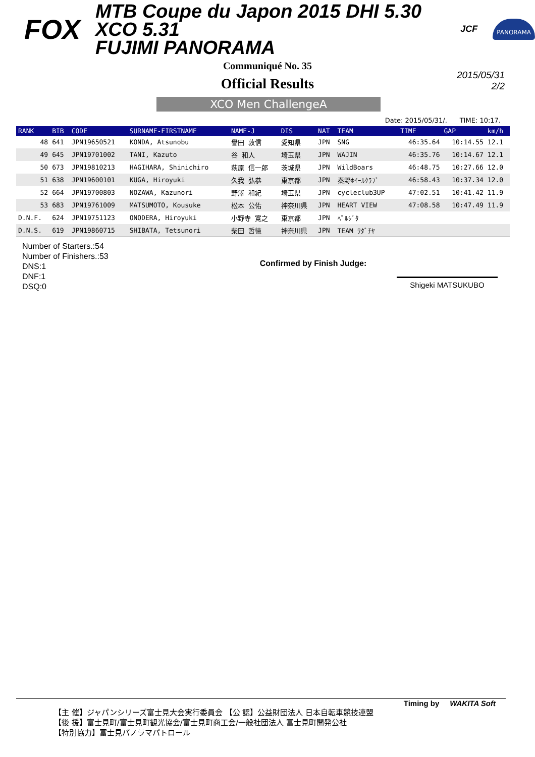FOX MTB Coupe du Japon 2015 DHI 5.30 XCO 5.31
FUJIMI PANORAMA JCF PANORAMA
Communiqué No. 35
Official Results
2015/05/31
2/2
XCO Men ChallengeA
Date: 2015/05/31/. TIME: 10:17.
| RANK | BIB | CODE | SURNAME-FIRSTNAME | NAME-J | DIS | NAT | TEAM | TIME | GAP | km/h |
| --- | --- | --- | --- | --- | --- | --- | --- | --- | --- | --- |
| 48 | 641 | JPN19650521 | KONDA, Atsunobu | 譽田 敦信 | 愛知県 | JPN | SNG | 46:35.64 | 10:14.55 | 12.1 |
| 49 | 645 | JPN19701002 | TANI, Kazuto | 谷 和人 | 埼玉県 | JPN | WAJIN | 46:35.76 | 10:14.67 | 12.1 |
| 50 | 673 | JPN19810213 | HAGIHARA, Shinichiro | 萩原 信一郎 | 茨城県 | JPN | WildBoars | 46:48.75 | 10:27.66 | 12.0 |
| 51 | 638 | JPN19600101 | KUGA, Hiroyuki | 久我 弘恭 | 東京都 | JPN | 秦野ﾎｲｰﾙｸﾗﾌﾞ | 46:58.43 | 10:37.34 | 12.0 |
| 52 | 664 | JPN19700803 | NOZAWA, Kazunori | 野澤 和紀 | 埼玉県 | JPN | cycleclub3UP | 47:02.51 | 10:41.42 | 11.9 |
| 53 | 683 | JPN19761009 | MATSUMOTO, Kousuke | 松本 公佑 | 神奈川県 | JPN | HEART VIEW | 47:08.58 | 10:47.49 | 11.9 |
| D.N.F. | 624 | JPN19751123 | ONODERA, Hiroyuki | 小野寺 寛之 | 東京都 | JPN | ﾍﾟﾙｼﾞﾀ | | | |
| D.N.S. | 619 | JPN19860715 | SHIBATA, Tetsunori | 柴田 哲徳 | 神奈川県 | JPN | TEAM ﾜﾀﾞﾁﾔ | | | |
Number of Starters.:54
Number of Finishers.:53
DNS:1
DNF:1
DSQ:0
Confirmed by Finish Judge:
Shigeki MATSUKUBO
Timing by WAKITA Soft
【主 催】ジャパンシリーズ富士見大会実行委員会 【公 認】公益財団法人 日本自転車競技連盟
【後 援】富士見町/富士見町観光協会/富士見町商工会/一般社団法人 富士見町開発公社
【特別協力】富士見パノラマパトロール